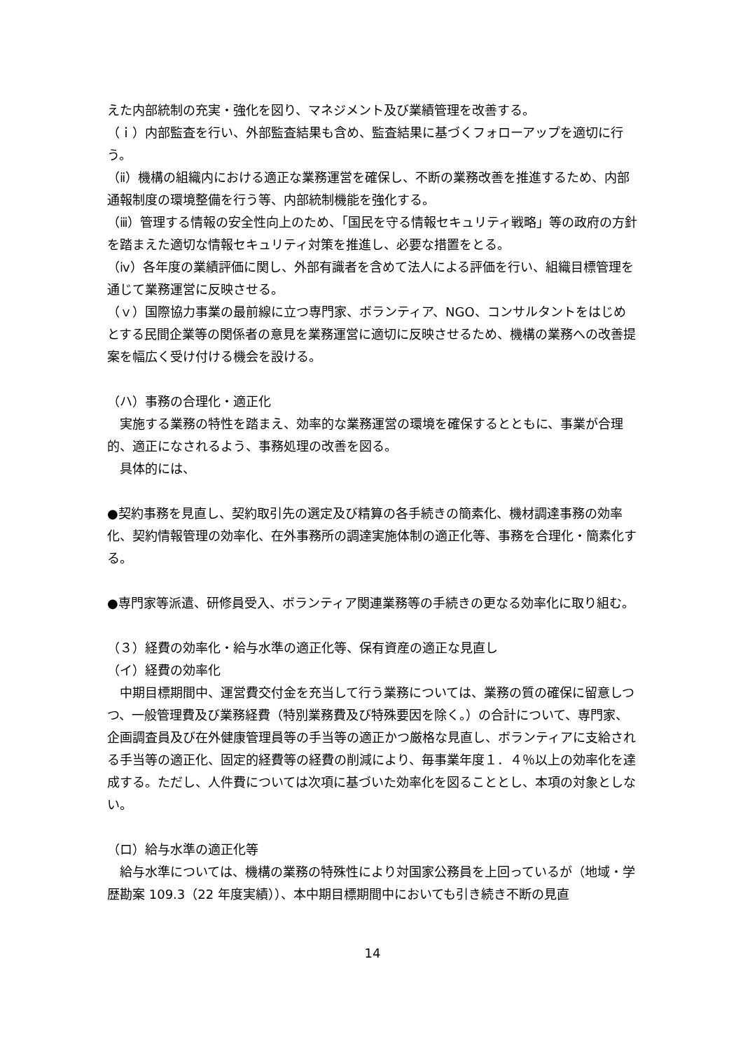えた内部統制の充実・強化を図り、マネジメント及び業績管理を改善する。
（ｉ）内部監査を行い、外部監査結果も含め、監査結果に基づくフォローアップを適切に行う。
（ⅱ）機構の組織内における適正な業務運営を確保し、不断の業務改善を推進するため、内部通報制度の環境整備を行う等、内部統制機能を強化する。
（ⅲ）管理する情報の安全性向上のため、「国民を守る情報セキュリティ戦略」等の政府の方針を踏まえた適切な情報セキュリティ対策を推進し、必要な措置をとる。
（ⅳ）各年度の業績評価に関し、外部有識者を含めて法人による評価を行い、組織目標管理を通じて業務運営に反映させる。
（ｖ）国際協力事業の最前線に立つ専門家、ボランティア、NGO、コンサルタントをはじめとする民間企業等の関係者の意見を業務運営に適切に反映させるため、機構の業務への改善提案を幅広く受け付ける機会を設ける。
（ハ）事務の合理化・適正化
　実施する業務の特性を踏まえ、効率的な業務運営の環境を確保するとともに、事業が合理的、適正になされるよう、事務処理の改善を図る。
　具体的には、
●契約事務を見直し、契約取引先の選定及び精算の各手続きの簡素化、機材調達事務の効率化、契約情報管理の効率化、在外事務所の調達実施体制の適正化等、事務を合理化・簡素化する。
●専門家等派遣、研修員受入、ボランティア関連業務等の手続きの更なる効率化に取り組む。
（３）経費の効率化・給与水準の適正化等、保有資産の適正な見直し
（イ）経費の効率化
　中期目標期間中、運営費交付金を充当して行う業務については、業務の質の確保に留意しつつ、一般管理費及び業務経費（特別業務費及び特殊要因を除く。）の合計について、専門家、企画調査員及び在外健康管理員等の手当等の適正かつ厳格な見直し、ボランティアに支給される手当等の適正化、固定的経費等の経費の削減により、毎事業年度１．４％以上の効率化を達成する。ただし、人件費については次項に基づいた効率化を図ることとし、本項の対象としない。
（ロ）給与水準の適正化等
　給与水準については、機構の業務の特殊性により対国家公務員を上回っているが（地域・学歴勘案 109.3（22 年度実績））、本中期目標期間中においても引き続き不断の見直
14